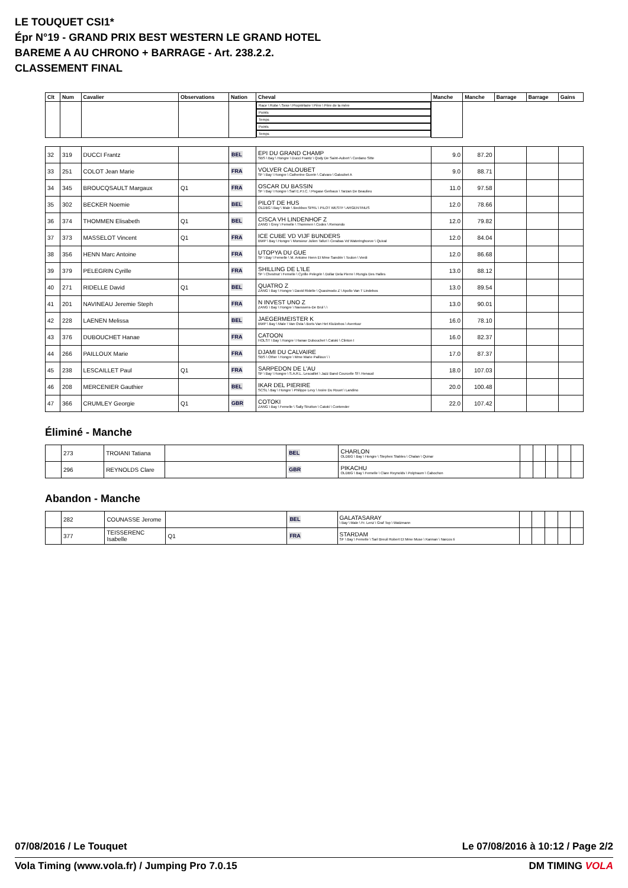LE TOUQUET CSI1*
Épr N°19 - GRAND PRIX BEST WESTERN LE GRAND HOTEL
BAREME A AU CHRONO + BARRAGE - Art. 238.2.2.
CLASSEMENT FINAL
| Clt | Num | Cavalier | Observations | Nation | Cheval | Manche | Manche | Barrage | Barrage | Gains |
| --- | --- | --- | --- | --- | --- | --- | --- | --- | --- | --- |
| | | | | | Race \ Robe \ Sexe \ Propriétaire \ Père \ Père de la mère | Points | Temps | Points | Temps | |
| 32 | 319 | DUCCI Frantz | | BEL | EPI DU GRAND CHAMP SBS \ Bay \ Hongre \ Ducci Frantz \ Qody De Saint-Aubert \ Cordano Sitte | 9.0 | 87.20 | | | |
| 33 | 251 | COLOT Jean Marie | | FRA | VOLVER CALOUBET SF \ Bay \ Hongre \ Catherine Guerin \ Calvaro \ Galoubet A | 9.0 | 88.71 | | | |
| 34 | 345 | BROUCQSAULT Margaux | Q1 | FRA | OSCAR DU BASSIN SF \ Bay \ Hongre \ Sarl E.P.I.C. \ Pegase Gerbaux \ Tarzan De Beaulieu | 11.0 | 97.58 | | | |
| 35 | 302 | BECKER Noemie | | BEL | PILOT DE HUS OLDBG \ Bay \ Male \ Beckbox SPRL \ PILOT WESTF \ ARGENTINUS | 12.0 | 78.66 | | | |
| 36 | 374 | THOMMEN Elisabeth | Q1 | BEL | CISCA VH LINDENHOF Z ZANG \ Grey \ Femelle \ Thommen \ Codex \ Remondo | 12.0 | 79.82 | | | |
| 37 | 373 | MASSELOT Vincent | Q1 | FRA | ICE CUBE VD VIJF BUNDERS BWP \ Bay \ Hongre \ Monsieur Julien Tafuri \ Cerabas Vd Wateringhoeve \ Quival | 12.0 | 84.04 | | | |
| 38 | 356 | HENN Marc Antoine | | FRA | UTOPYA DU GUE SF \ Bay \ Femelle \ M. Antoine Henn Et Mme Sandrin \ Toulon \ Verdi | 12.0 | 86.68 | | | |
| 39 | 379 | PELEGRIN Cyrille | | FRA | SHILLING DE L'ILE SF \ Chestnut \ Femelle \ Cyrille Pelegrin \ Dollar Dela Pierre \ Rungis Des Halles | 13.0 | 88.12 | | | |
| 40 | 271 | RIDELLE David | Q1 | BEL | QUATRO Z ZANG \ Bay \ Hongre \ David Ridelle \ Quasimodo Z \ Apollo Van T Lindebos | 13.0 | 89.54 | | | |
| 41 | 201 | NAVINEAU Jeremie Steph | | FRA | N INVEST UNO Z ZANG \ Bay \ Hongre \ Naessens-De Brul \ \ | 13.0 | 90.01 | | | |
| 42 | 228 | LAENEN Melissa | | BEL | JAEGERMEISTER K BWP \ Bay \ Male \ Van Osta \ Boris Van Het Kluizebos \ Aventuur | 16.0 | 78.10 | | | |
| 43 | 376 | DUBOUCHET Hanae | | FRA | CATOON HOLST \ Bay \ Hongre \ Hanae Dubouchet \ Catoki \ Clinton I | 16.0 | 82.37 | | | |
| 44 | 266 | PAILLOUX Marie | | FRA | DJAMI DU CALVAIRE SBS \ Other \ Hongre \ Mme Marie Pailloux \ \ | 17.0 | 87.37 | | | |
| 45 | 238 | LESCAILLET Paul | Q1 | FRA | SARPEDON DE L'AU SF \ Bay \ Hongre \ S.A.R.L. Lescaillet \ Jazz Band Courcelle Sf \ Henaud | 18.0 | 107.03 | | | |
| 46 | 208 | MERCENIER Gauthier | | BEL | IKAR DEL PIERIRE SCSL \ Bay \ Hongre \ Philippe Levy \ Ivoire Du Rouet \ Landino | 20.0 | 100.48 | | | |
| 47 | 366 | CRUMLEY Georgie | Q1 | GBR | COTOKI ZANG \ Bay \ Femelle \ Sally Strutton \ Catoki \ Contender | 22.0 | 107.42 | | | |
Éliminé - Manche
| | 273 | TROIANI Tatiana | | BEL | CHARLON OLDBG \ Bay \ Hongre \ Stephex Stables \ Chalan \ Quinar | | | | | |
| | 296 | REYNOLDS Clare | | GBR | PIKACHU OLDBG \ Bay \ Femelle \ Clare Reynolds \ Polytraum \ Cabochon | | | | | |
Abandon - Manche
| | 282 | COUNASSE Jerome | | BEL | GALATASARAY \ Bay \ Male \ Fr. Lenz \ Graf Top \ Watzmann | | | | | |
| | 377 | TEISSERENC Isabelle | Q1 | FRA | STARDAM SF \ Bay \ Femelle \ Sarl Breuil Robert Et Mme Muse \ Kannan \ Narcos Ii | | | | | |
07/08/2016 / Le Touquet Le 07/08/2016 à 10:12 / Page 2/2
Vola Timing (www.vola.fr) / Jumping Pro 7.0.15 DM TIMING VOLA